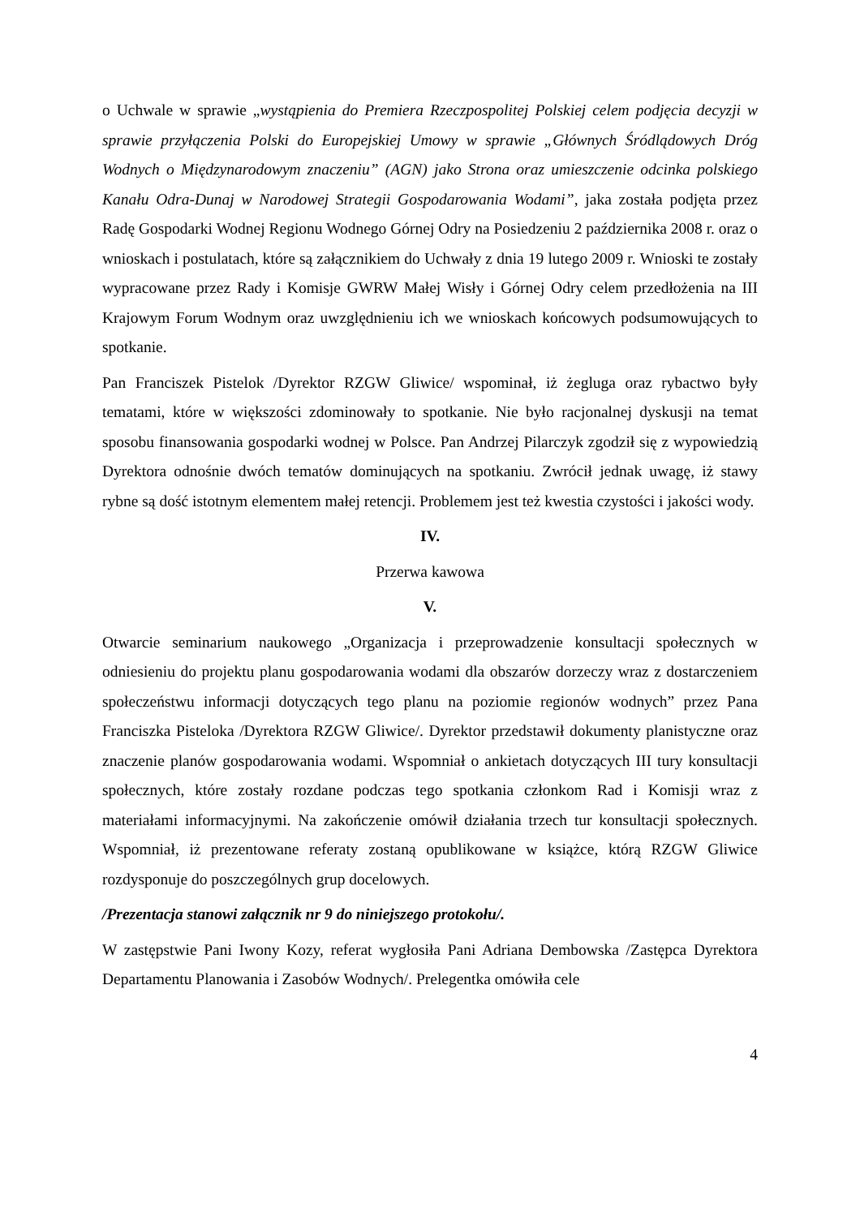o Uchwale w sprawie „wystąpienia do Premiera Rzeczpospolitej Polskiej celem podjęcia decyzji w sprawie przyłączenia Polski do Europejskiej Umowy w sprawie „Głównych Śródlądowych Dróg Wodnych o Międzynarodowym znaczeniu” (AGN) jako Strona oraz umieszczenie odcinka polskiego Kanału Odra-Dunaj w Narodowej Strategii Gospodarowania Wodami”, jaka została podjęta przez Radę Gospodarki Wodnej Regionu Wodnego Górnej Odry na Posiedzeniu 2 października 2008 r. oraz o wnioskach i postulatach, które są załącznikiem do Uchwały z dnia 19 lutego 2009 r. Wnioski te zostały wypracowane przez Rady i Komisje GWRW Małej Wisły i Górnej Odry celem przedłożenia na III Krajowym Forum Wodnym oraz uwzględnieniu ich we wnioskach końcowych podsumowujących to spotkanie.
Pan Franciszek Pistelok /Dyrektor RZGW Gliwice/ wspominał, iż żegluga oraz rybactwo były tematami, które w większości zdominowały to spotkanie. Nie było racjonalnej dyskusji na temat sposobu finansowania gospodarki wodnej w Polsce. Pan Andrzej Pilarczyk zgodził się z wypowiedzią Dyrektora odnośnie dwóch tematów dominujących na spotkaniu. Zwrócił jednak uwagę, iż stawy rybne są dość istotnym elementem małej retencji. Problemem jest też kwestia czystości i jakości wody.
IV.
Przerwa kawowa
V.
Otwarcie seminarium naukowego „Organizacja i przeprowadzenie konsultacji społecznych w odniesieniu do projektu planu gospodarowania wodami dla obszarów dorzeczy wraz z dostarczeniem społeczeństwu informacji dotyczących tego planu na poziomie regionów wodnych” przez Pana Franciszka Pisteloka /Dyrektora RZGW Gliwice/. Dyrektor przedstawił dokumenty planistyczne oraz znaczenie planów gospodarowania wodami. Wspomniał o ankietach dotyczących III tury konsultacji społecznych, które zostały rozdane podczas tego spotkania członkom Rad i Komisji wraz z materiałami informacyjnymi. Na zakończenie omówił działania trzech tur konsultacji społecznych. Wspomniał, iż prezentowane referaty zostaną opublikowane w książce, którą RZGW Gliwice rozdysponuje do poszczególnych grup docelowych.
/Prezentacja stanowi załącznik nr 9 do niniejszego protokołu/.
W zastępstwie Pani Iwony Kozy, referat wygłosiła Pani Adriana Dembowska /Zastępca Dyrektora Departamentu Planowania i Zasobów Wodnych/. Prelegentka omówiła cele
4